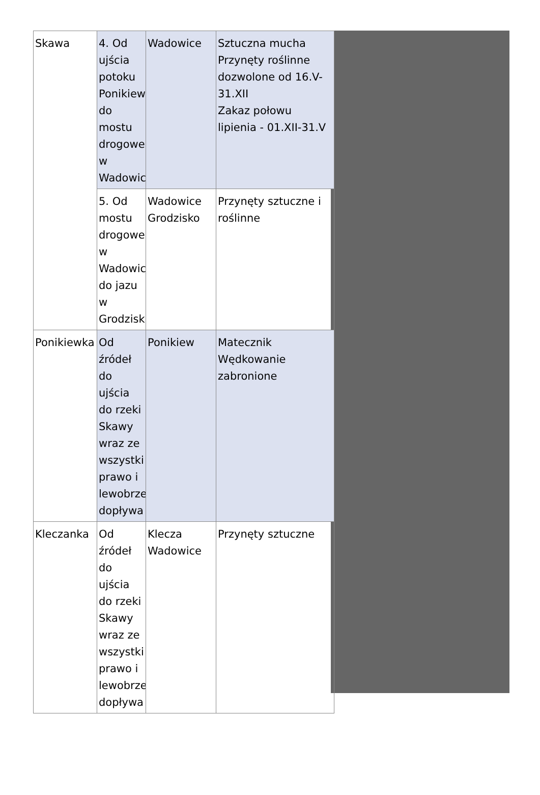| Skawa | 4. Od ujścia potoku Ponikiew do mostu drogowe w Wadowic | Wadowice | Sztuczna mucha Przynęty roślinne dozwolone od 16.V-31.XII Zakaz połowu lipienia - 01.XII-31.V |
| | 5. Od mostu drogowe w Wadowic do jazu w Grodzisk | Wadowice Grodzisko | Przynęty sztuczne i roślinne |
| Ponikiewka | Od źródeł do ujścia do rzeki Skawy wraz ze wszystki prawo i lewobrze dopływa | Ponikiew | Matecznik Wędkowanie zabronione |
| Kleczanka | Od źródeł do ujścia do rzeki Skawy wraz ze wszystki prawo i lewobrze dopływa | Klecza Wadowice | Przynęty sztuczne |